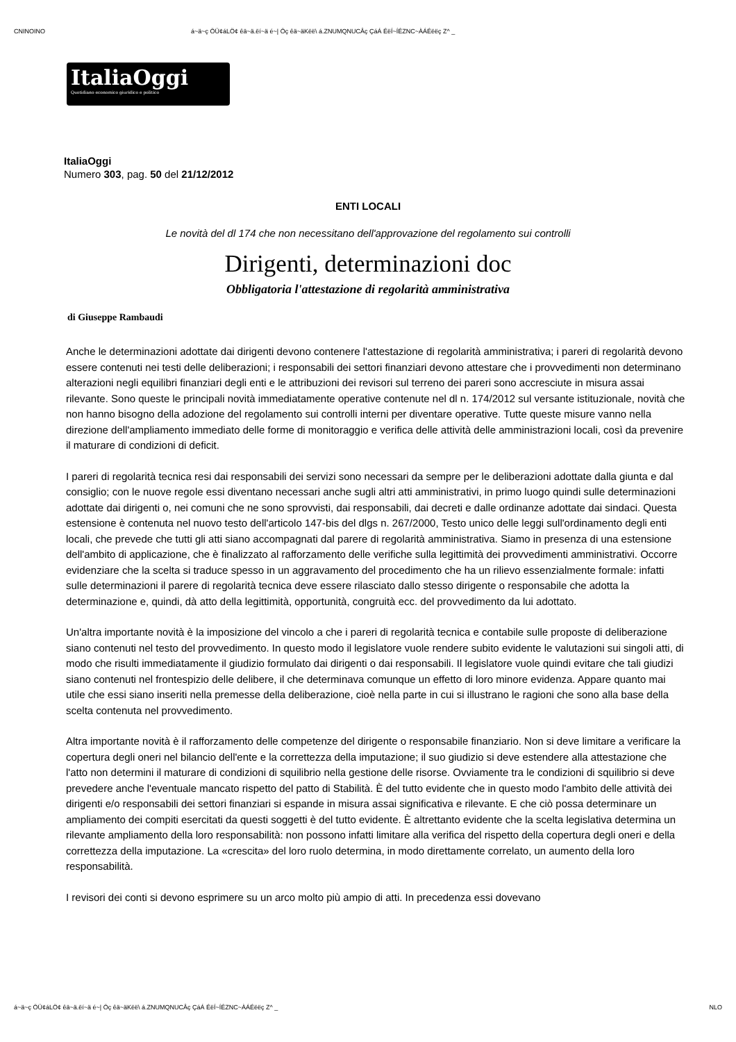CNINOINO á~ä~ç ÖÜ¢áLÖ¢ êä~ä.ëí~ä é~| Öç êä~äKëë\ á.ZNUMQNUCÂç ÇáÁ ÉëÍ~ÍÉZNC~ÀÁÉëëç Z^ _
ItaliaOggi
Quotidiano economico giuridico e politico
ItaliaOggi
Numero 303, pag. 50 del 21/12/2012
ENTI LOCALI
Le novità del dl 174 che non necessitano dell'approvazione del regolamento sui controlli
Dirigenti, determinazioni doc
Obbligatoria l'attestazione di regolarità amministrativa
di Giuseppe Rambaudi
Anche le determinazioni adottate dai dirigenti devono contenere l'attestazione di regolarità amministrativa; i pareri di regolarità devono essere contenuti nei testi delle deliberazioni; i responsabili dei settori finanziari devono attestare che i provvedimenti non determinano alterazioni negli equilibri finanziari degli enti e le attribuzioni dei revisori sul terreno dei pareri sono accresciute in misura assai rilevante. Sono queste le principali novità immediatamente operative contenute nel dl n. 174/2012 sul versante istituzionale, novità che non hanno bisogno della adozione del regolamento sui controlli interni per diventare operative. Tutte queste misure vanno nella direzione dell'ampliamento immediato delle forme di monitoraggio e verifica delle attività delle amministrazioni locali, così da prevenire il maturare di condizioni di deficit.
I pareri di regolarità tecnica resi dai responsabili dei servizi sono necessari da sempre per le deliberazioni adottate dalla giunta e dal consiglio; con le nuove regole essi diventano necessari anche sugli altri atti amministrativi, in primo luogo quindi sulle determinazioni adottate dai dirigenti o, nei comuni che ne sono sprovvisti, dai responsabili, dai decreti e dalle ordinanze adottate dai sindaci. Questa estensione è contenuta nel nuovo testo dell'articolo 147-bis del dlgs n. 267/2000, Testo unico delle leggi sull'ordinamento degli enti locali, che prevede che tutti gli atti siano accompagnati dal parere di regolarità amministrativa. Siamo in presenza di una estensione dell'ambito di applicazione, che è finalizzato al rafforzamento delle verifiche sulla legittimità dei provvedimenti amministrativi. Occorre evidenziare che la scelta si traduce spesso in un aggravamento del procedimento che ha un rilievo essenzialmente formale: infatti sulle determinazioni il parere di regolarità tecnica deve essere rilasciato dallo stesso dirigente o responsabile che adotta la determinazione e, quindi, dà atto della legittimità, opportunità, congruità ecc. del provvedimento da lui adottato.
Un'altra importante novità è la imposizione del vincolo a che i pareri di regolarità tecnica e contabile sulle proposte di deliberazione siano contenuti nel testo del provvedimento. In questo modo il legislatore vuole rendere subito evidente le valutazioni sui singoli atti, di modo che risulti immediatamente il giudizio formulato dai dirigenti o dai responsabili. Il legislatore vuole quindi evitare che tali giudizi siano contenuti nel frontespizio delle delibere, il che determinava comunque un effetto di loro minore evidenza. Appare quanto mai utile che essi siano inseriti nella premesse della deliberazione, cioè nella parte in cui si illustrano le ragioni che sono alla base della scelta contenuta nel provvedimento.
Altra importante novità è il rafforzamento delle competenze del dirigente o responsabile finanziario. Non si deve limitare a verificare la copertura degli oneri nel bilancio dell'ente e la correttezza della imputazione; il suo giudizio si deve estendere alla attestazione che l'atto non determini il maturare di condizioni di squilibrio nella gestione delle risorse. Ovviamente tra le condizioni di squilibrio si deve prevedere anche l'eventuale mancato rispetto del patto di Stabilità. È del tutto evidente che in questo modo l'ambito delle attività dei dirigenti e/o responsabili dei settori finanziari si espande in misura assai significativa e rilevante. E che ciò possa determinare un ampliamento dei compiti esercitati da questi soggetti è del tutto evidente. È altrettanto evidente che la scelta legislativa determina un rilevante ampliamento della loro responsabilità: non possono infatti limitare alla verifica del rispetto della copertura degli oneri e della correttezza della imputazione. La «crescita» del loro ruolo determina, in modo direttamente correlato, un aumento della loro responsabilità.
I revisori dei conti si devono esprimere su un arco molto più ampio di atti. In precedenza essi dovevano
á~ä~ç ÖÜ¢áLÖ¢ êä~ä.ëí~ä é~| Öç êä~äKëë\ á.ZNUMQNUCÂç ÇáÁ ÉëÍ~ÍÉZNC~ÀÁÉëëç Z^ _ NLO